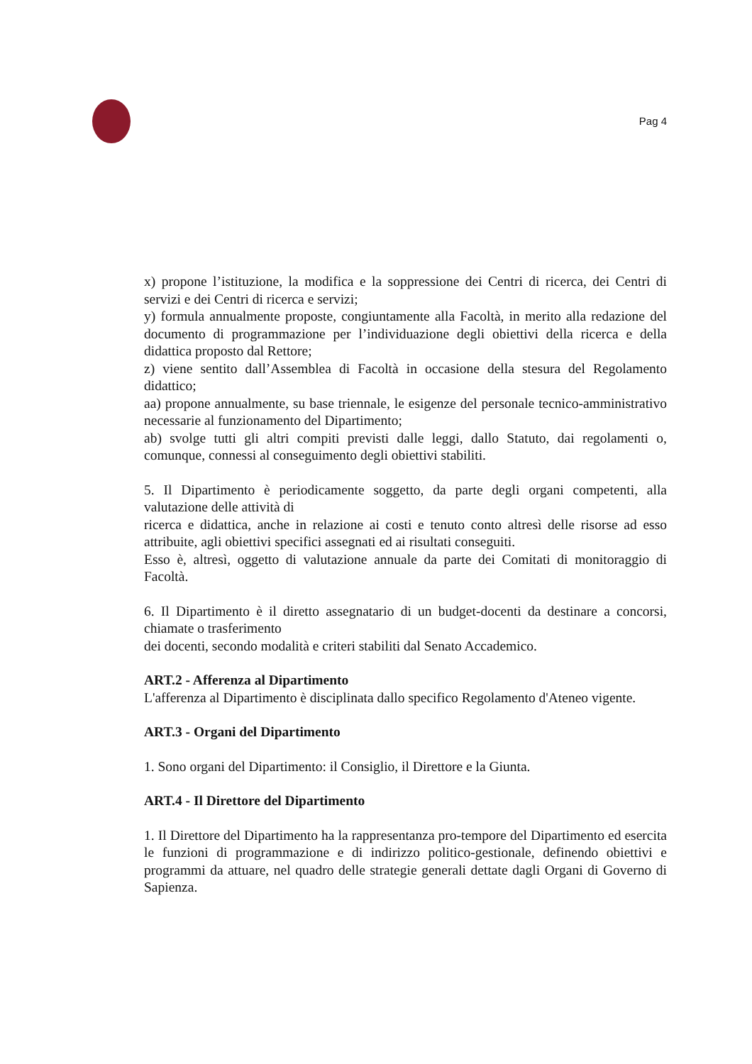Pag 4
x) propone l’istituzione, la modifica e la soppressione dei Centri di ricerca, dei Centri di servizi e dei Centri di ricerca e servizi;
y) formula annualmente proposte, congiuntamente alla Facoltà, in merito alla redazione del documento di programmazione per l’individuazione degli obiettivi della ricerca e della didattica proposto dal Rettore;
z) viene sentito dall’Assemblea di Facoltà in occasione della stesura del Regolamento didattico;
aa) propone annualmente, su base triennale, le esigenze del personale tecnico-amministrativo necessarie al funzionamento del Dipartimento;
ab) svolge tutti gli altri compiti previsti dalle leggi, dallo Statuto, dai regolamenti o, comunque, connessi al conseguimento degli obiettivi stabiliti.
5. Il Dipartimento è periodicamente soggetto, da parte degli organi competenti, alla valutazione delle attività di
ricerca e didattica, anche in relazione ai costi e tenuto conto altresì delle risorse ad esso attribuite, agli obiettivi specifici assegnati ed ai risultati conseguiti.
Esso è, altresì, oggetto di valutazione annuale da parte dei Comitati di monitoraggio di Facoltà.
6. Il Dipartimento è il diretto assegnatario di un budget-docenti da destinare a concorsi, chiamate o trasferimento
dei docenti, secondo modalità e criteri stabiliti dal Senato Accademico.
ART.2 - Afferenza al Dipartimento
L'afferenza al Dipartimento è disciplinata dallo specifico Regolamento d'Ateneo vigente.
ART.3 - Organi del Dipartimento
1. Sono organi del Dipartimento: il Consiglio, il Direttore e la Giunta.
ART.4 - Il Direttore del Dipartimento
1. Il Direttore del Dipartimento ha la rappresentanza pro-tempore del Dipartimento ed esercita le funzioni di programmazione e di indirizzo politico-gestionale, definendo obiettivi e programmi da attuare, nel quadro delle strategie generali dettate dagli Organi di Governo di Sapienza.